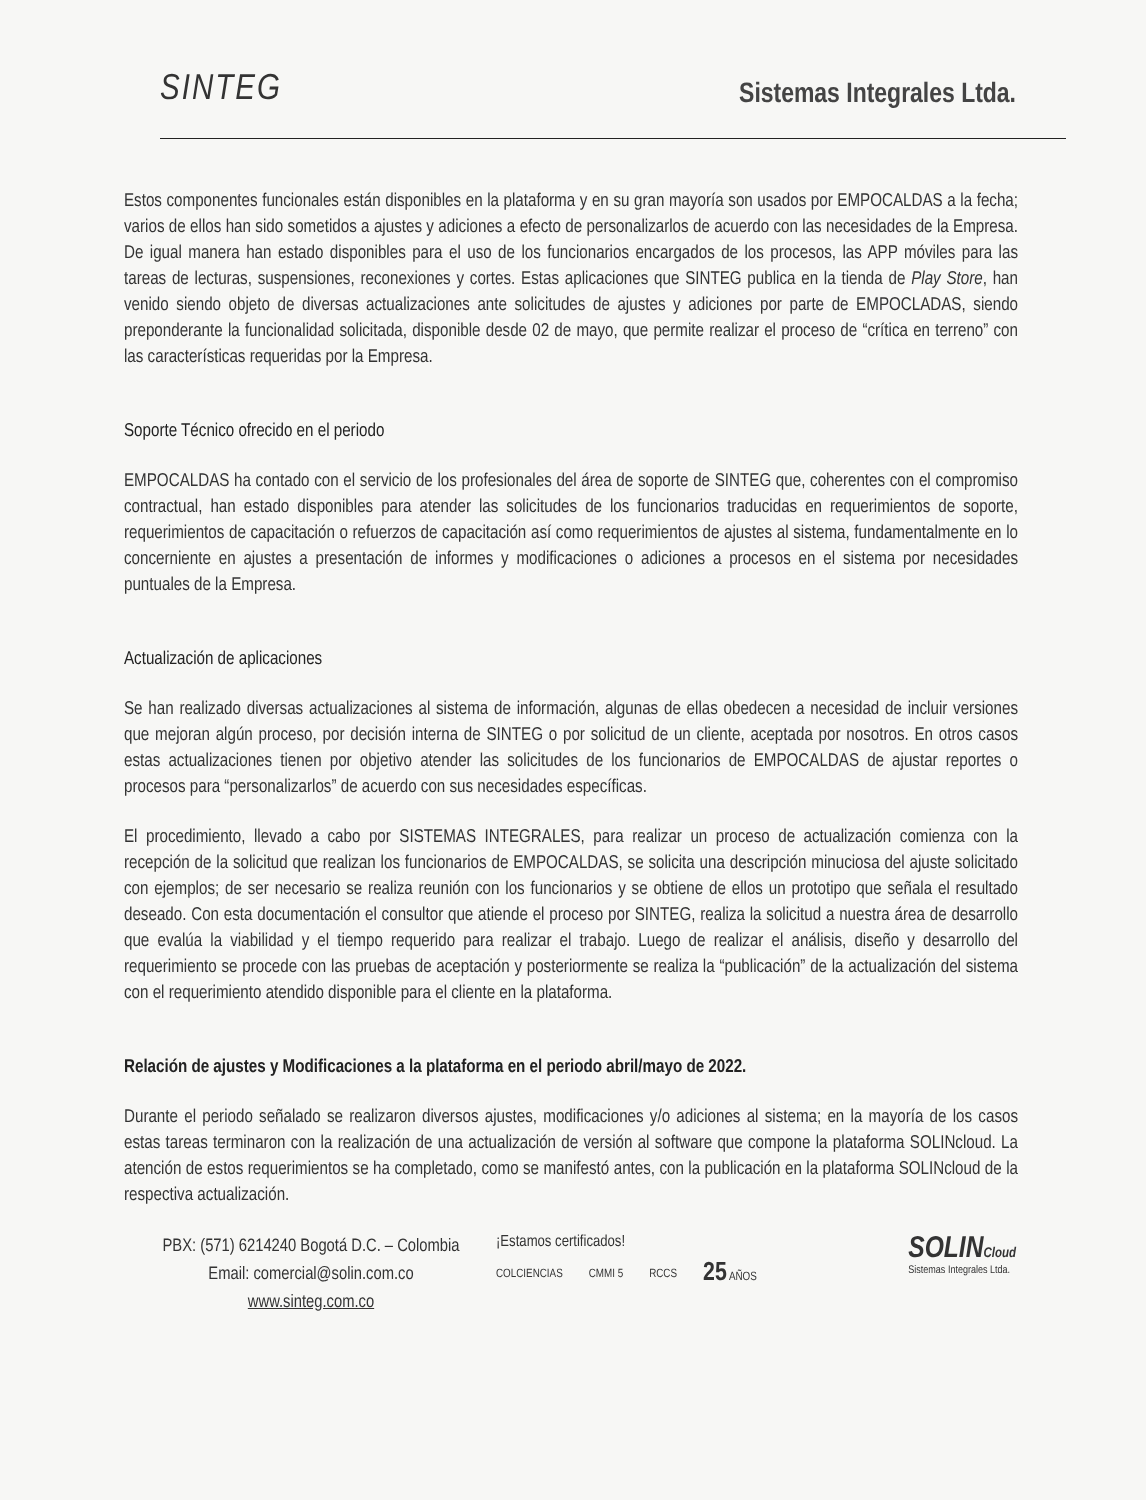SINTEG
Sistemas Integrales Ltda.
Estos componentes funcionales están disponibles en la plataforma y en su gran mayoría son usados por EMPOCALDAS a la fecha; varios de ellos han sido sometidos a ajustes y adiciones a efecto de personalizarlos de acuerdo con las necesidades de la Empresa. De igual manera han estado disponibles para el uso de los funcionarios encargados de los procesos, las APP móviles para las tareas de lecturas, suspensiones, reconexiones y cortes. Estas aplicaciones que SINTEG publica en la tienda de Play Store, han venido siendo objeto de diversas actualizaciones ante solicitudes de ajustes y adiciones por parte de EMPOCLADAS, siendo preponderante la funcionalidad solicitada, disponible desde 02 de mayo, que permite realizar el proceso de “crítica en terreno” con las características requeridas por la Empresa.
Soporte Técnico ofrecido en el periodo
EMPOCALDAS ha contado con el servicio de los profesionales del área de soporte de SINTEG que, coherentes con el compromiso contractual, han estado disponibles para atender las solicitudes de los funcionarios traducidas en requerimientos de soporte, requerimientos de capacitación o refuerzos de capacitación así como requerimientos de ajustes al sistema, fundamentalmente en lo concerniente en ajustes a presentación de informes y modificaciones o adiciones a procesos en el sistema por necesidades puntuales de la Empresa.
Actualización de aplicaciones
Se han realizado diversas actualizaciones al sistema de información, algunas de ellas obedecen a necesidad de incluir versiones que mejoran algún proceso, por decisión interna de SINTEG o por solicitud de un cliente, aceptada por nosotros. En otros casos estas actualizaciones tienen por objetivo atender las solicitudes de los funcionarios de EMPOCALDAS de ajustar reportes o procesos para “personalizarlos” de acuerdo con sus necesidades específicas.
El procedimiento, llevado a cabo por SISTEMAS INTEGRALES, para realizar un proceso de actualización comienza con la recepción de la solicitud que realizan los funcionarios de EMPOCALDAS, se solicita una descripción minuciosa del ajuste solicitado con ejemplos; de ser necesario se realiza reunión con los funcionarios y se obtiene de ellos un prototipo que señala el resultado deseado. Con esta documentación el consultor que atiende el proceso por SINTEG, realiza la solicitud a nuestra área de desarrollo que evalúa la viabilidad y el tiempo requerido para realizar el trabajo. Luego de realizar el análisis, diseño y desarrollo del requerimiento se procede con las pruebas de aceptación y posteriormente se realiza la “publicación” de la actualización del sistema con el requerimiento atendido disponible para el cliente en la plataforma.
Relación de ajustes y Modificaciones a la plataforma en el periodo abril/mayo de 2022.
Durante el periodo señalado se realizaron diversos ajustes, modificaciones y/o adiciones al sistema; en la mayoría de los casos estas tareas terminaron con la realización de una actualización de versión al software que compone la plataforma SOLINcloud. La atención de estos requerimientos se ha completado, como se manifestó antes, con la publicación en la plataforma SOLINcloud de la respectiva actualización.
PBX: (571) 6214240 Bogotá D.C. – Colombia
Email: comercial@solin.com.co
www.sinteg.com.co
¡Estamos certificados!
COLCIENCIAS CMMI 5 RCCS 25 AÑOS
SOLINCloud
Sistemas Integrales Ltda.